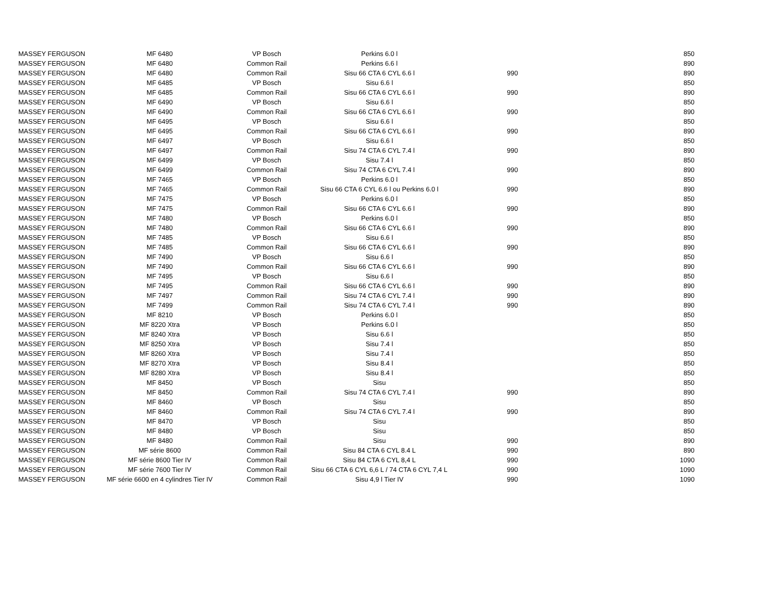| MASSEY FERGUSON | MF 6480 | VP Bosch | Perkins 6.0 l | | 850 |
| MASSEY FERGUSON | MF 6480 | Common Rail | Perkins 6.6 l | | 890 |
| MASSEY FERGUSON | MF 6480 | Common Rail | Sisu 66 CTA 6 CYL 6.6 l | 990 | 890 |
| MASSEY FERGUSON | MF 6485 | VP Bosch | Sisu 6.6 l | | 850 |
| MASSEY FERGUSON | MF 6485 | Common Rail | Sisu 66 CTA 6 CYL 6.6 l | 990 | 890 |
| MASSEY FERGUSON | MF 6490 | VP Bosch | Sisu 6.6 l | | 850 |
| MASSEY FERGUSON | MF 6490 | Common Rail | Sisu 66 CTA 6 CYL 6.6 l | 990 | 890 |
| MASSEY FERGUSON | MF 6495 | VP Bosch | Sisu 6.6 l | | 850 |
| MASSEY FERGUSON | MF 6495 | Common Rail | Sisu 66 CTA 6 CYL 6.6 l | 990 | 890 |
| MASSEY FERGUSON | MF 6497 | VP Bosch | Sisu 6.6 l | | 850 |
| MASSEY FERGUSON | MF 6497 | Common Rail | Sisu 74 CTA 6 CYL 7.4 l | 990 | 890 |
| MASSEY FERGUSON | MF 6499 | VP Bosch | Sisu 7.4 l | | 850 |
| MASSEY FERGUSON | MF 6499 | Common Rail | Sisu 74 CTA 6 CYL 7.4 l | 990 | 890 |
| MASSEY FERGUSON | MF 7465 | VP Bosch | Perkins 6.0 l | | 850 |
| MASSEY FERGUSON | MF 7465 | Common Rail | Sisu 66 CTA 6 CYL 6.6 l ou Perkins 6.0 l | 990 | 890 |
| MASSEY FERGUSON | MF 7475 | VP Bosch | Perkins 6.0 l | | 850 |
| MASSEY FERGUSON | MF 7475 | Common Rail | Sisu 66 CTA 6 CYL 6.6 l | 990 | 890 |
| MASSEY FERGUSON | MF 7480 | VP Bosch | Perkins 6.0 l | | 850 |
| MASSEY FERGUSON | MF 7480 | Common Rail | Sisu 66 CTA 6 CYL 6.6 l | 990 | 890 |
| MASSEY FERGUSON | MF 7485 | VP Bosch | Sisu 6.6 l | | 850 |
| MASSEY FERGUSON | MF 7485 | Common Rail | Sisu 66 CTA 6 CYL 6.6 l | 990 | 890 |
| MASSEY FERGUSON | MF 7490 | VP Bosch | Sisu 6.6 l | | 850 |
| MASSEY FERGUSON | MF 7490 | Common Rail | Sisu 66 CTA 6 CYL 6.6 l | 990 | 890 |
| MASSEY FERGUSON | MF 7495 | VP Bosch | Sisu 6.6 l | | 850 |
| MASSEY FERGUSON | MF 7495 | Common Rail | Sisu 66 CTA 6 CYL 6.6 l | 990 | 890 |
| MASSEY FERGUSON | MF 7497 | Common Rail | Sisu 74 CTA 6 CYL 7.4 l | 990 | 890 |
| MASSEY FERGUSON | MF 7499 | Common Rail | Sisu 74 CTA 6 CYL 7.4 l | 990 | 890 |
| MASSEY FERGUSON | MF 8210 | VP Bosch | Perkins 6.0 l | | 850 |
| MASSEY FERGUSON | MF 8220 Xtra | VP Bosch | Perkins 6.0 l | | 850 |
| MASSEY FERGUSON | MF 8240 Xtra | VP Bosch | Sisu 6.6 l | | 850 |
| MASSEY FERGUSON | MF 8250 Xtra | VP Bosch | Sisu 7.4 l | | 850 |
| MASSEY FERGUSON | MF 8260 Xtra | VP Bosch | Sisu 7.4 l | | 850 |
| MASSEY FERGUSON | MF 8270 Xtra | VP Bosch | Sisu 8.4 l | | 850 |
| MASSEY FERGUSON | MF 8280 Xtra | VP Bosch | Sisu 8.4 l | | 850 |
| MASSEY FERGUSON | MF 8450 | VP Bosch | Sisu | | 850 |
| MASSEY FERGUSON | MF 8450 | Common Rail | Sisu 74 CTA 6 CYL 7.4 l | 990 | 890 |
| MASSEY FERGUSON | MF 8460 | VP Bosch | Sisu | | 850 |
| MASSEY FERGUSON | MF 8460 | Common Rail | Sisu 74 CTA 6 CYL 7.4 l | 990 | 890 |
| MASSEY FERGUSON | MF 8470 | VP Bosch | Sisu | | 850 |
| MASSEY FERGUSON | MF 8480 | VP Bosch | Sisu | | 850 |
| MASSEY FERGUSON | MF 8480 | Common Rail | Sisu | 990 | 890 |
| MASSEY FERGUSON | MF série 8600 | Common Rail | Sisu 84 CTA 6 CYL 8.4 L | 990 | 890 |
| MASSEY FERGUSON | MF série 8600 Tier IV | Common Rail | Sisu 84 CTA 6 CYL 8,4 L | 990 | 1090 |
| MASSEY FERGUSON | MF série 7600 Tier IV | Common Rail | Sisu 66 CTA 6 CYL 6,6 L / 74 CTA 6 CYL 7,4 L | 990 | 1090 |
| MASSEY FERGUSON | MF série 6600 en 4 cylindres Tier IV | Common Rail | Sisu 4,9 l Tier IV | 990 | 1090 |